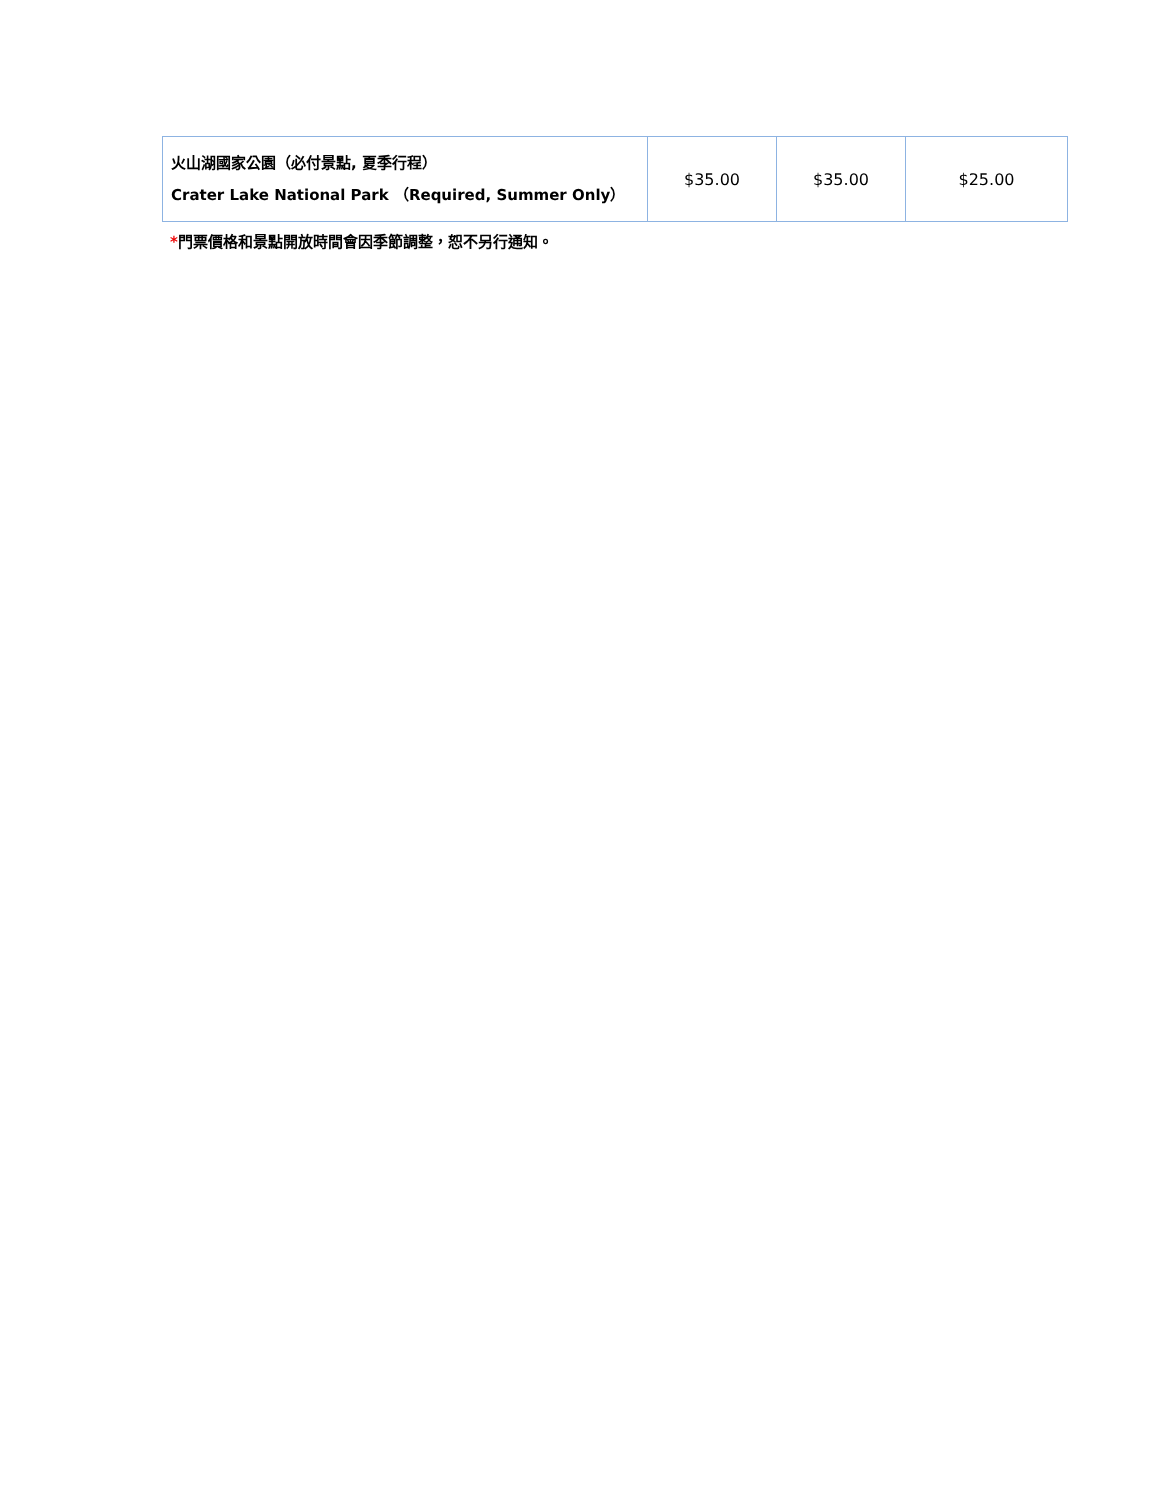| 火山湖國家公園（必付景點, 夏季行程） Crater Lake National Park （Required, Summer Only） | $35.00 | $35.00 | $25.00 |
*門票價格和景點開放時間會因季節調整，恕不另行通知。